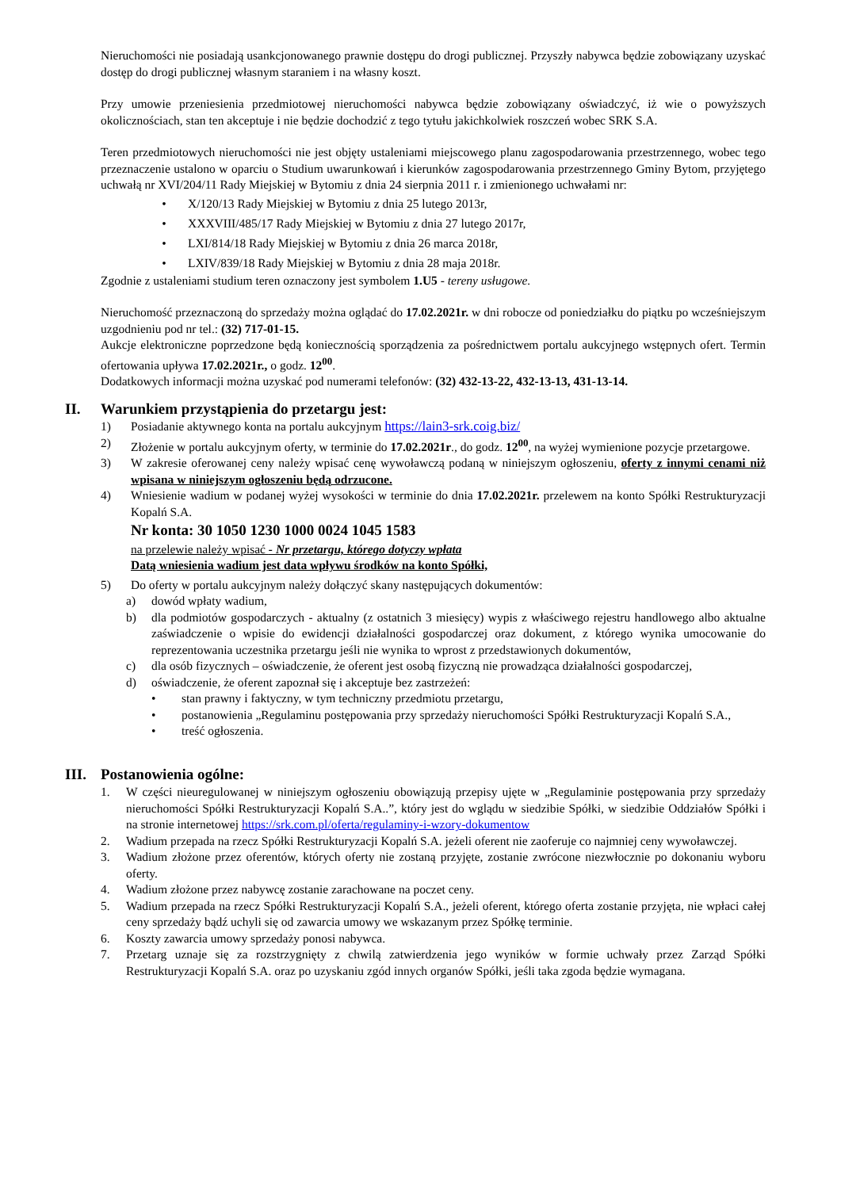Nieruchomości nie posiadają usankcjonowanego prawnie dostępu do drogi publicznej. Przyszły nabywca będzie zobowiązany uzyskać dostęp do drogi publicznej własnym staraniem i na własny koszt.
Przy umowie przeniesienia przedmiotowej nieruchomości nabywca będzie zobowiązany oświadczyć, iż wie o powyższych okolicznościach, stan ten akceptuje i nie będzie dochodzić z tego tytułu jakichkolwiek roszczeń wobec SRK S.A.
Teren przedmiotowych nieruchomości nie jest objęty ustaleniami miejscowego planu zagospodarowania przestrzennego, wobec tego przeznaczenie ustalono w oparciu o Studium uwarunkowań i kierunków zagospodarowania przestrzennego Gminy Bytom, przyjętego uchwałą nr XVI/204/11 Rady Miejskiej w Bytomiu z dnia 24 sierpnia 2011 r. i zmienionego uchwałami nr:
• X/120/13 Rady Miejskiej w Bytomiu z dnia 25 lutego 2013r,
• XXXVIII/485/17 Rady Miejskiej w Bytomiu z dnia 27 lutego 2017r,
• LXI/814/18 Rady Miejskiej w Bytomiu z dnia 26 marca 2018r,
• LXIV/839/18 Rady Miejskiej w Bytomiu z dnia 28 maja 2018r.
Zgodnie z ustaleniami studium teren oznaczony jest symbolem 1.U5 - tereny usługowe.
Nieruchomość przeznaczoną do sprzedaży można oglądać do 17.02.2021r. w dni robocze od poniedziałku do piątku po wcześniejszym uzgodnieniu pod nr tel.: (32) 717-01-15.
Aukcje elektroniczne poprzedzone będą koniecznością sporządzenia za pośrednictwem portalu aukcyjnego wstępnych ofert. Termin ofertowania upływa 17.02.2021r., o godz. 12<sup>00</sup>.
Dodatkowych informacji można uzyskać pod numerami telefonów: (32) 432-13-22, 432-13-13, 431-13-14.
II. Warunkiem przystąpienia do przetargu jest:
1) Posiadanie aktywnego konta na portalu aukcyjnym https://lain3-srk.coig.biz/
2) Złożenie w portalu aukcyjnym oferty, w terminie do 17.02.2021r., do godz. 12<sup>00</sup>, na wyżej wymienione pozycje przetargowe.
3) W zakresie oferowanej ceny należy wpisać cenę wywoławczą podaną w niniejszym ogłoszeniu, oferty z innymi cenami niż wpisana w niniejszym ogłoszeniu będą odrzucone.
4) Wniesienie wadium w podanej wyżej wysokości w terminie do dnia 17.02.2021r. przelewem na konto Spółki Restrukturyzacji Kopalń S.A.
Nr konta: 30 1050 1230 1000 0024 1045 1583
na przelewie należy wpisać - Nr przetargu, którego dotyczy wpłata
Datą wniesienia wadium jest data wpływu środków na konto Spółki,
5) Do oferty w portalu aukcyjnym należy dołączyć skany następujących dokumentów:
a) dowód wpłaty wadium,
b) dla podmiotów gospodarczych - aktualny (z ostatnich 3 miesięcy) wypis z właściwego rejestru handlowego albo aktualne zaświadczenie o wpisie do ewidencji działalności gospodarczej oraz dokument, z którego wynika umocowanie do reprezentowania uczestnika przetargu jeśli nie wynika to wprost z przedstawionych dokumentów,
c) dla osób fizycznych – oświadczenie, że oferent jest osobą fizyczną nie prowadząca działalności gospodarczej,
d) oświadczenie, że oferent zapoznał się i akceptuje bez zastrzeżeń:
• stan prawny i faktyczny, w tym techniczny przedmiotu przetargu,
• postanowienia „Regulaminu postępowania przy sprzedaży nieruchomości Spółki Restrukturyzacji Kopalń S.A.,
• treść ogłoszenia.
III. Postanowienia ogólne:
1. W części nieuregulowanej w niniejszym ogłoszeniu obowiązują przepisy ujęte w „Regulaminie postępowania przy sprzedaży nieruchomości Spółki Restrukturyzacji Kopalń S.A..”, który jest do wglądu w siedzibie Spółki, w siedzibie Oddziałów Spółki i na stronie internetowej https://srk.com.pl/oferta/regulaminy-i-wzory-dokumentow
2. Wadium przepada na rzecz Spółki Restrukturyzacji Kopalń S.A. jeżeli oferent nie zaoferuje co najmniej ceny wywoławczej.
3. Wadium złożone przez oferentów, których oferty nie zostaną przyjęte, zostanie zwrócone niezwłocznie po dokonaniu wyboru oferty.
4. Wadium złożone przez nabywcę zostanie zarachowane na poczet ceny.
5. Wadium przepada na rzecz Spółki Restrukturyzacji Kopalń S.A., jeżeli oferent, którego oferta zostanie przyjęta, nie wpłaci całej ceny sprzedaży bądź uchyli się od zawarcia umowy we wskazanym przez Spółkę terminie.
6. Koszty zawarcia umowy sprzedaży ponosi nabywca.
7. Przetarg uznaje się za rozstrzygnięty z chwilą zatwierdzenia jego wyników w formie uchwały przez Zarząd Spółki Restrukturyzacji Kopalń S.A. oraz po uzyskaniu zgód innych organów Spółki, jeśli taka zgoda będzie wymagana.